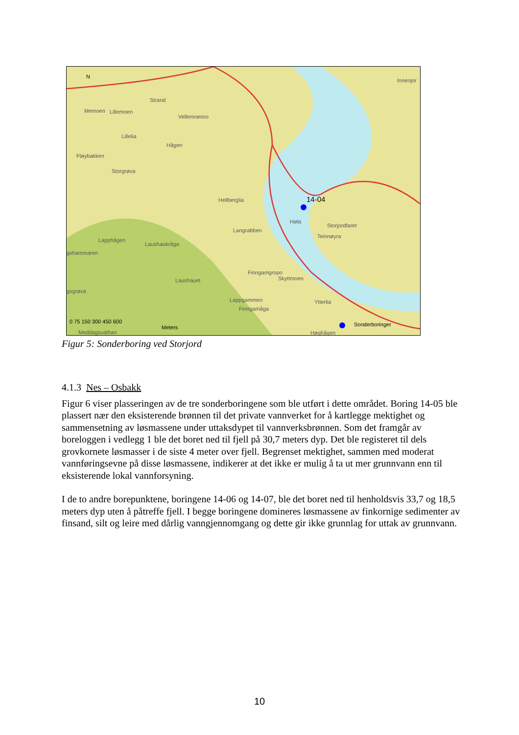14-04
Strand
Memoen Lillemoen
Vellemrønno
Lillelia
Hågen
Fløybakken
Storgrøva
Hellberglia
Høla
Storjordfaret
Teinnøyra
Langrabben
Lapphågen
Laushaukråga
gshammaren
Finngamgropo
Skyttmoen Laushauet
gsgrøva
Lappgammen
Finngamåga
Ytterlia
Innenjor
Høghågen Meddagsvathan
N
0 75 150 300 450 600
Meters Sonderboringer
Figur 5: Sonderboring ved Storjord
4.1.3 Nes – Osbakk
Figur 6 viser plasseringen av de tre sonderboringene som ble utført i dette området. Boring 14-05 ble plassert nær den eksisterende brønnen til det private vannverket for å kartlegge mektighet og sammensetning av løsmassene under uttaksdypet til vannverksbrønnen. Som det framgår av boreloggen i vedlegg 1 ble det boret ned til fjell på 30,7 meters dyp. Det ble registeret til dels grovkornete løsmasser i de siste 4 meter over fjell. Begrenset mektighet, sammen med moderat vannføringsevne på disse løsmassene, indikerer at det ikke er mulig å ta ut mer grunnvann enn til eksisterende lokal vannforsyning.
I de to andre borepunktene, boringene 14-06 og 14-07, ble det boret ned til henholdsvis 33,7 og 18,5 meters dyp uten å påtreffe fjell. I begge boringene domineres løsmassene av finkornige sedimenter av finsand, silt og leire med dårlig vanngjennomgang og dette gir ikke grunnlag for uttak av grunnvann.
10